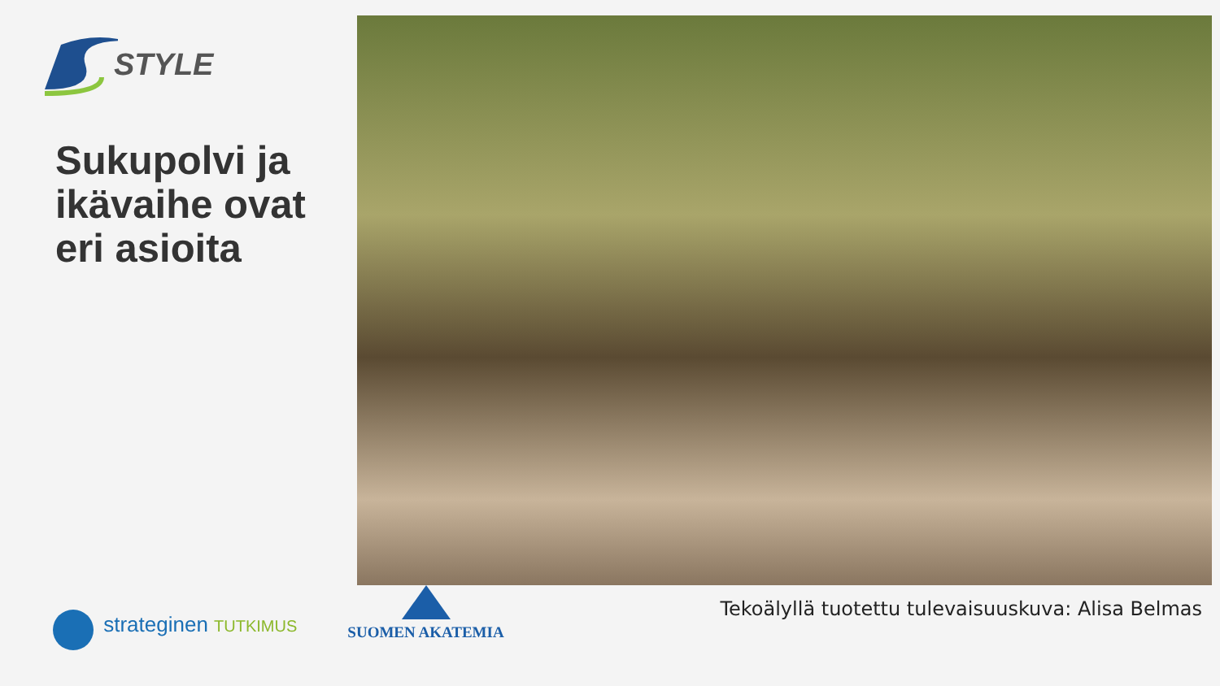STYLE
Sukupolvi ja
ikävaihe ovat
eri asioita
Tekoälyllä tuotettu tulevaisuuskuva: Alisa Belmas
strateginen TUTKIMUS
SUOMEN AKATEMIA